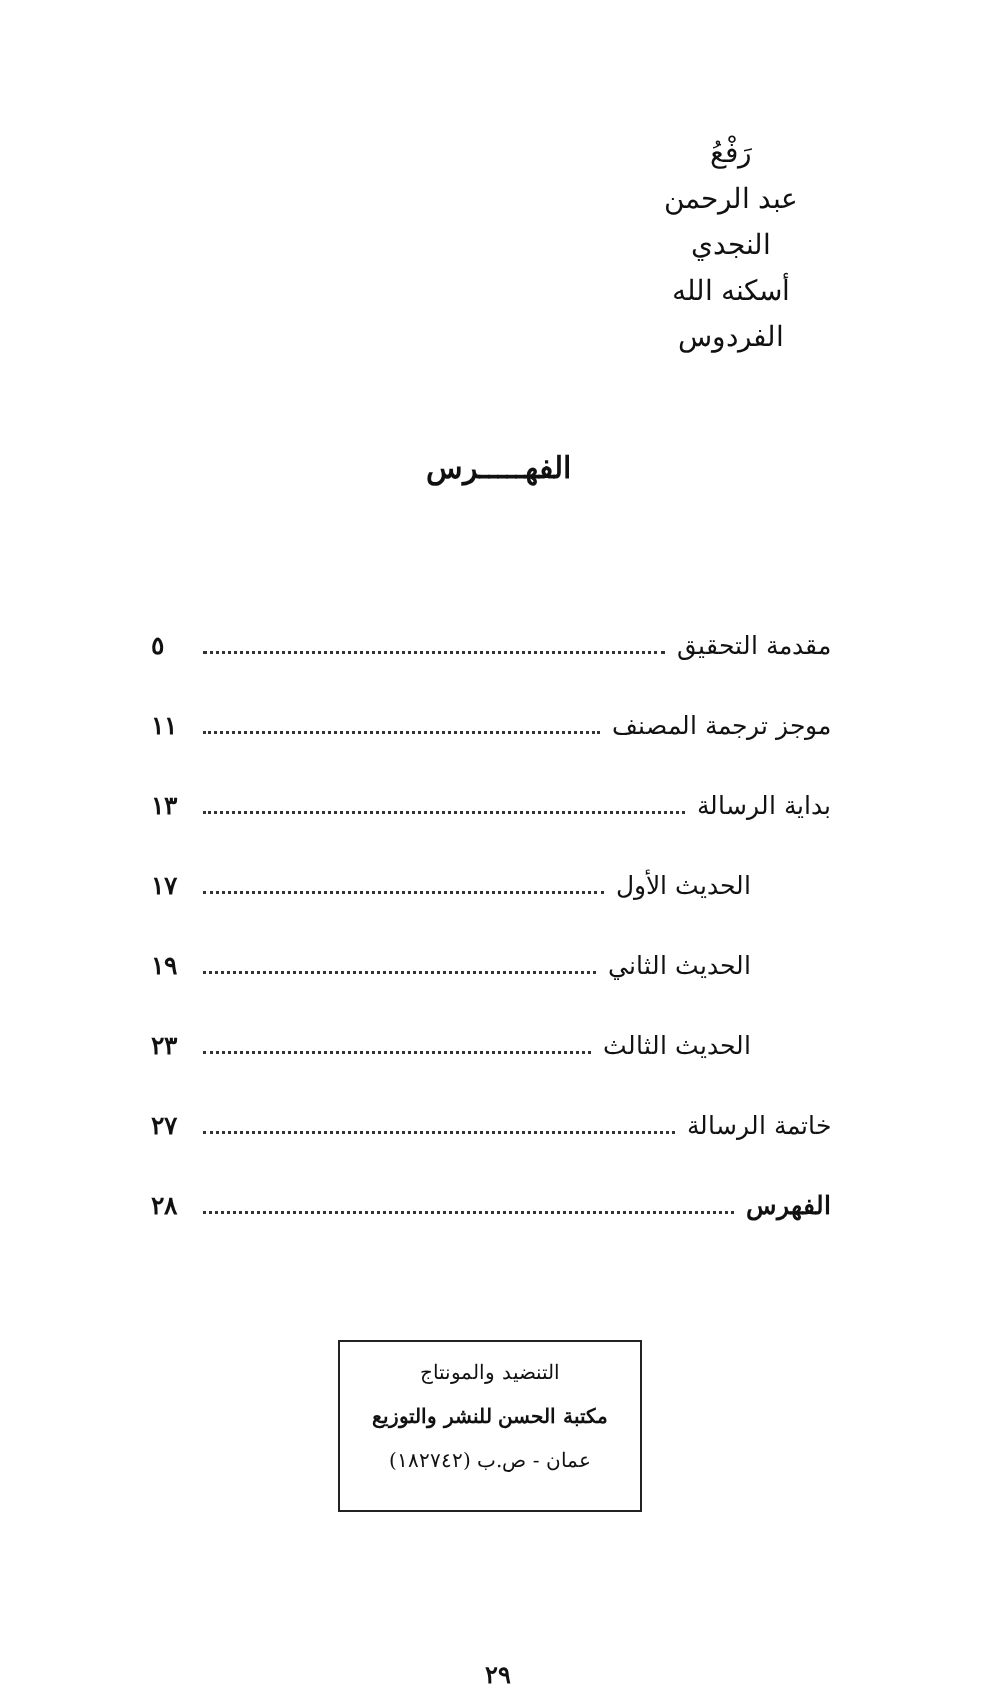رَفْعُ
عبد الرحمن النجدي
أسكنه الله الفردوس
الفهـــــرس
مقدمة التحقيق ٥
موجز ترجمة المصنف ١١
بداية الرسالة ١٣
الحديث الأول ١٧
الحديث الثاني ١٩
الحديث الثالث ٢٣
خاتمة الرسالة ٢٧
الفهرس ٢٨
التنضيد والمونتاج
مكتبة الحسن للنشر والتوزيع
عمان - ص.ب (١٨٢٧٤٢)
٢٩